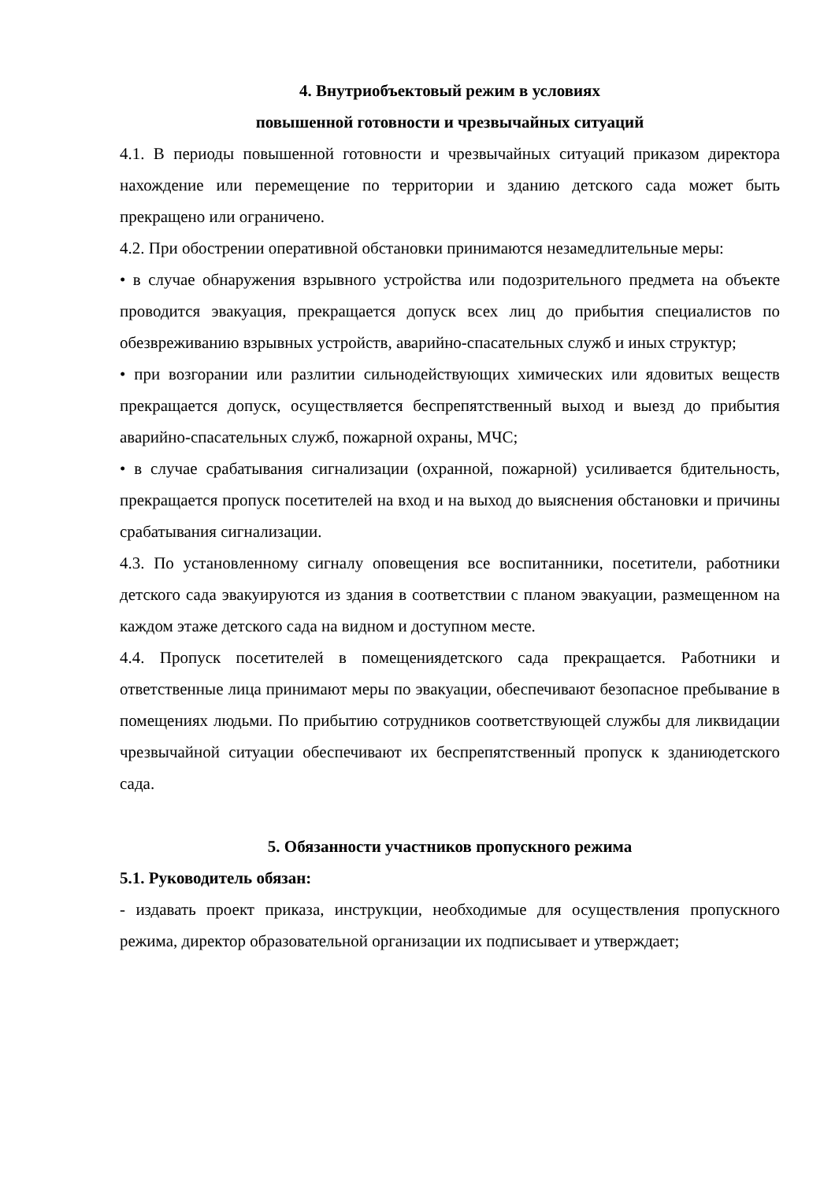4. Внутриобъектовый режим в условиях
повышенной готовности и чрезвычайных ситуаций
4.1. В периоды повышенной готовности и чрезвычайных ситуаций приказом директора нахождение или перемещение по территории и зданию детского сада может быть прекращено или ограничено.
4.2. При обострении оперативной обстановки принимаются незамедлительные меры:
• в случае обнаружения взрывного устройства или подозрительного предмета на объекте проводится эвакуация, прекращается допуск всех лиц до прибытия специалистов по обезвреживанию взрывных устройств, аварийно-спасательных служб и иных структур;
• при возгорании или разлитии сильнодействующих химических или ядовитых веществ прекращается допуск, осуществляется беспрепятственный выход и выезд до прибытия аварийно-спасательных служб, пожарной охраны, МЧС;
• в случае срабатывания сигнализации (охранной, пожарной) усиливается бдительность, прекращается пропуск посетителей на вход и на выход до выяснения обстановки и причины срабатывания сигнализации.
4.3. По установленному сигналу оповещения все воспитанники, посетители, работники детского сада эвакуируются из здания в соответствии с планом эвакуации, размещенном на каждом этаже детского сада на видном и доступном месте.
4.4. Пропуск посетителей в помещениядетского сада прекращается. Работники и ответственные лица принимают меры по эвакуации, обеспечивают безопасное пребывание в помещениях людьми. По прибытию сотрудников соответствующей службы для ликвидации чрезвычайной ситуации обеспечивают их беспрепятственный пропуск к зданиюдетского сада.
5. Обязанности участников пропускного режима
5.1. Руководитель обязан:
- издавать проект приказа, инструкции, необходимые для осуществления пропускного режима, директор образовательной организации их подписывает и утверждает;